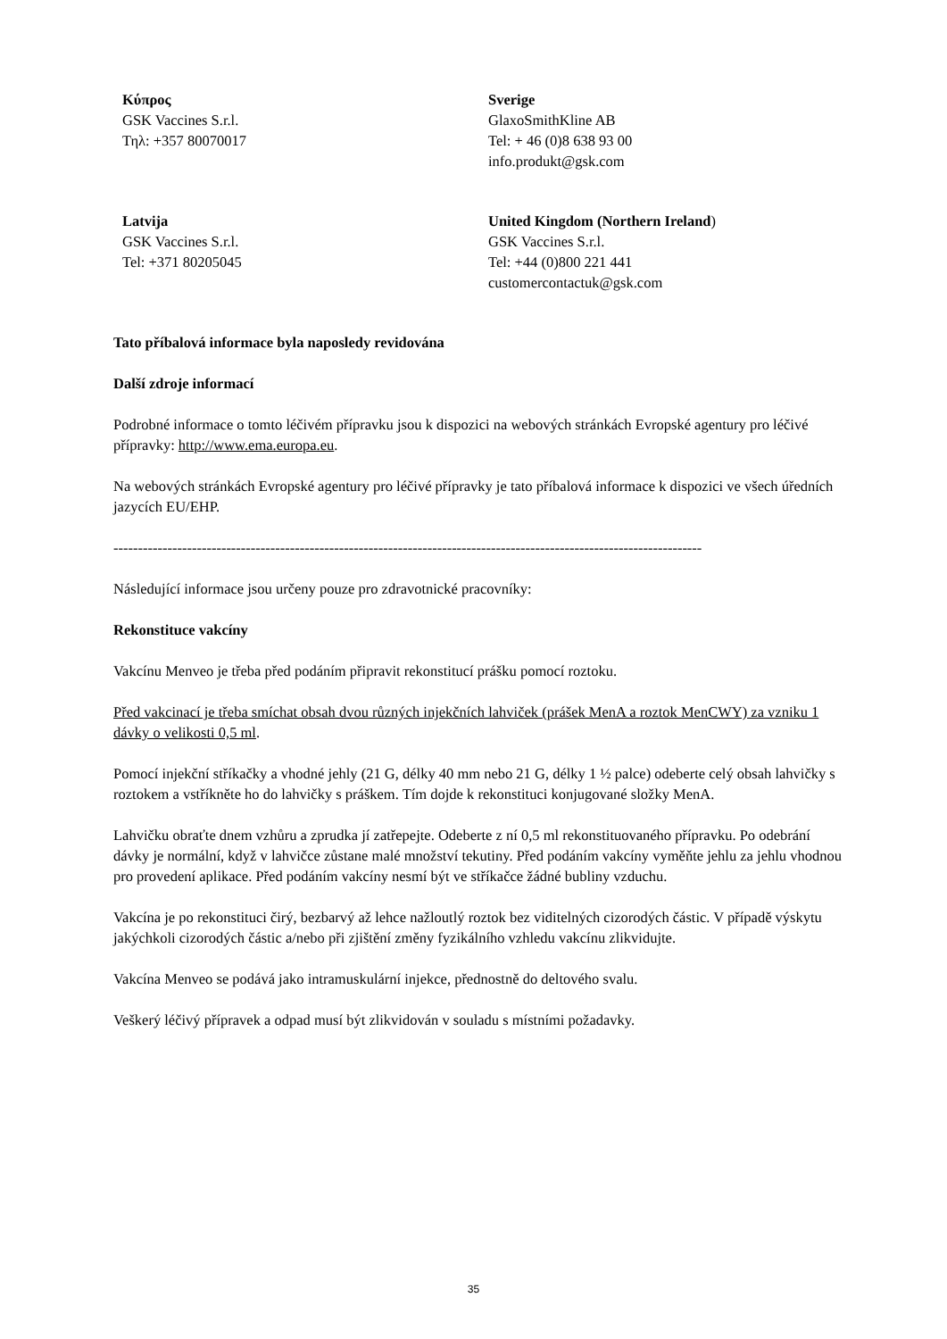| Κύπρος GSK Vaccines S.r.l. Τηλ: +357 80070017 | Sverige GlaxoSmithKline AB Tel: + 46 (0)8 638 93 00 info.produkt@gsk.com |
| Latvija GSK Vaccines S.r.l. Tel: +371 80205045 | United Kingdom (Northern Ireland ) GSK Vaccines S.r.l. Tel: +44 (0)800 221 441 customercontactuk@gsk.com |
Tato příbalová informace byla naposledy revidována
Další zdroje informací
Podrobné informace o tomto léčivém přípravku jsou k dispozici na webových stránkách Evropské agentury pro léčivé přípravky: http://www.ema.europa.eu.
Na webových stránkách Evropské agentury pro léčivé přípravky je tato příbalová informace k dispozici ve všech úředních jazycích EU/EHP.
------------------------------------------------------------------------------------------------------------------------
Následující informace jsou určeny pouze pro zdravotnické pracovníky:
Rekonstituce vakcíny
Vakcínu Menveo je třeba před podáním připravit rekonstitucí prášku pomocí roztoku.
Před vakcinací je třeba smíchat obsah dvou různých injekčních lahviček (prášek MenA a roztok MenCWY) za vzniku 1 dávky o velikosti 0,5 ml.
Pomocí injekční stříkačky a vhodné jehly (21 G, délky 40 mm nebo 21 G, délky 1 ½ palce) odeberte celý obsah lahvičky s roztokem a vstříkněte ho do lahvičky s práškem. Tím dojde k rekonstituci konjugované složky MenA.
Lahvičku obraťte dnem vzhůru a zprudka jí zatřepejte. Odeberte z ní 0,5 ml rekonstituovaného přípravku. Po odebrání dávky je normální, když v lahvičce zůstane malé množství tekutiny. Před podáním vakcíny vyměňte jehlu za jehlu vhodnou pro provedení aplikace. Před podáním vakcíny nesmí být ve stříkačce žádné bubliny vzduchu.
Vakcína je po rekonstituci čirý, bezbarvý až lehce nažloutlý roztok bez viditelných cizorodých částic. V případě výskytu jakýchkoli cizorodých částic a/nebo při zjištění změny fyzikálního vzhledu vakcínu zlikvidujte.
Vakcína Menveo se podává jako intramuskulární injekce, přednostně do deltového svalu.
Veškerý léčivý přípravek a odpad musí být zlikvidován v souladu s místními požadavky.
35